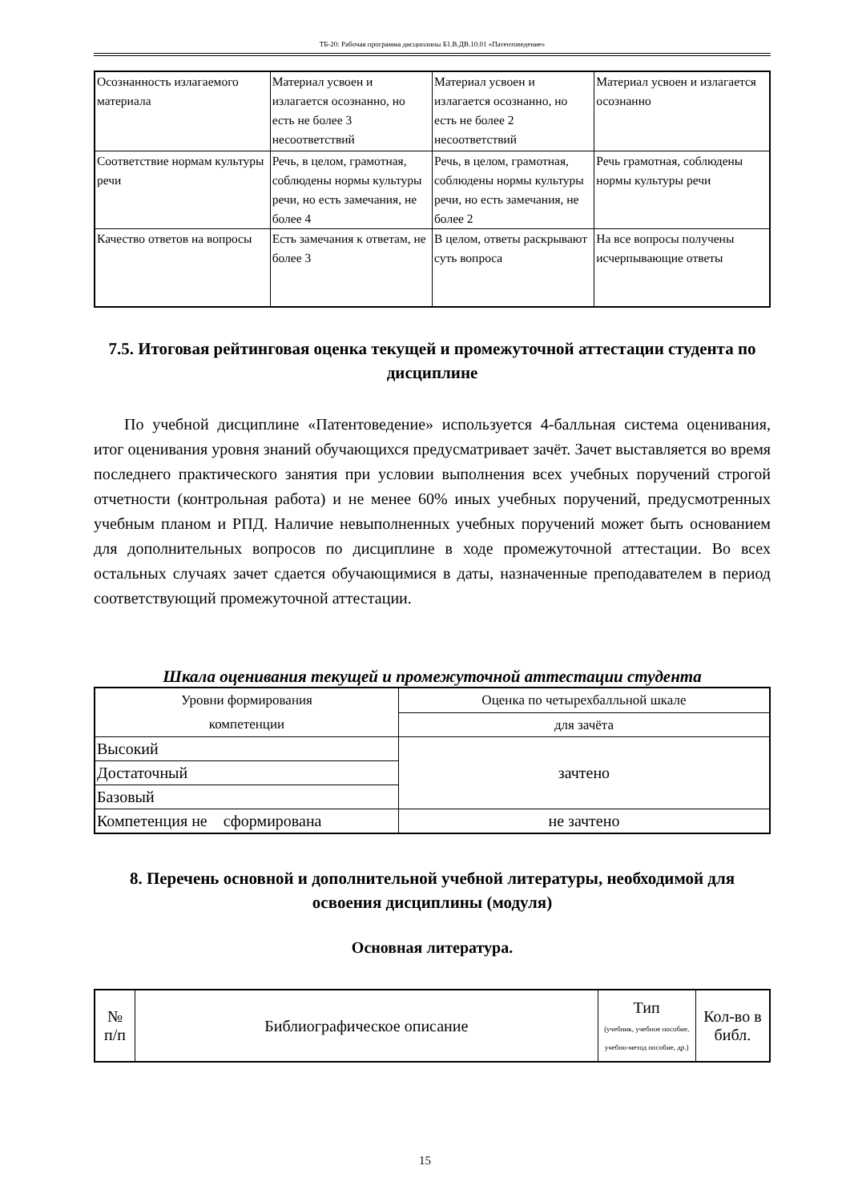ТБ-20: Рабочая программа дисциплины Б1.В.ДВ.10.01 «Патентоведение»
| Осознанность излагаемого материала | Материал усвоен и излагается осознанно, но есть не более 3 несоответствий | Материал усвоен и излагается осознанно, но есть не более 2 несоответствий | Материал усвоен и излагается осознанно |
| Соответствие нормам культуры речи | Речь, в целом, грамотная, соблюдены нормы культуры речи, но есть замечания, не более 4 | Речь, в целом, грамотная, соблюдены нормы культуры речи, но есть замечания, не более 2 | Речь грамотная, соблюдены нормы культуры речи |
| Качество ответов на вопросы | Есть замечания к ответам, не более 3 | В целом, ответы раскрывают суть вопроса | На все вопросы получены исчерпывающие ответы |
7.5. Итоговая рейтинговая оценка текущей и промежуточной аттестации студента по дисциплине
По учебной дисциплине «Патентоведение» используется 4-балльная система оценивания, итог оценивания уровня знаний обучающихся предусматривает зачёт. Зачет выставляется во время последнего практического занятия при условии выполнения всех учебных поручений строгой отчетности (контрольная работа) и не менее 60% иных учебных поручений, предусмотренных учебным планом и РПД. Наличие невыполненных учебных поручений может быть основанием для дополнительных вопросов по дисциплине в ходе промежуточной аттестации. Во всех остальных случаях зачет сдается обучающимися в даты, назначенные преподавателем в период соответствующий промежуточной аттестации.
Шкала оценивания текущей и промежуточной аттестации студента
| Уровни формирования компетенции | Оценка по четырехбалльной шкале |
| | для зачёта |
| Высокий | зачтено |
| Достаточный | |
| Базовый | |
| Компетенция не сформирована | не зачтено |
8. Перечень основной и дополнительной учебной литературы, необходимой для освоения дисциплины (модуля)
Основная литература.
| № п/п | Библиографическое описание | Тип (учебник, учебное пособие, учебно-метод пособие, др.) | Кол-во в библ. |
15